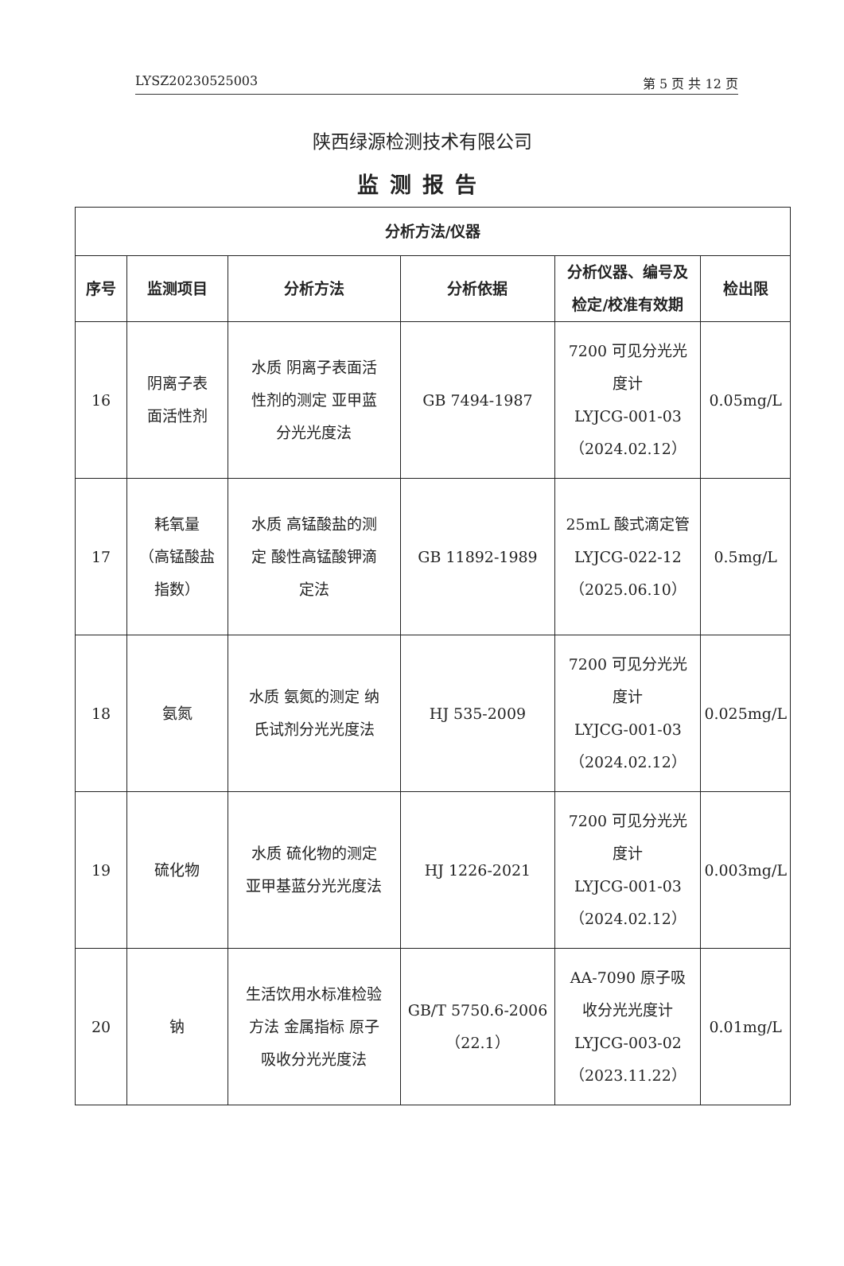LYSZ20230525003 第 5 页 共 12 页
陕西绿源检测技术有限公司
监测报告
| 分析方法/仪器 | | | | | |
| --- | --- | --- | --- | --- | --- |
| 序号 | 监测项目 | 分析方法 | 分析依据 | 分析仪器、编号及 检定/校准有效期 | 检出限 |
| 16 | 阴离子表 面活性剂 | 水质 阴离子表面活 性剂的测定 亚甲蓝 分光光度法 | GB 7494-1987 | 7200 可见分光光 度计 LYJCG-001-03 （2024.02.12） | 0.05mg/L |
| 17 | 耗氧量 （高锰酸盐 指数） | 水质 高锰酸盐的测 定 酸性高锰酸钾滴 定法 | GB 11892-1989 | 25mL 酸式滴定管 LYJCG-022-12 （2025.06.10） | 0.5mg/L |
| 18 | 氨氮 | 水质 氨氮的测定 纳 氏试剂分光光度法 | HJ 535-2009 | 7200 可见分光光 度计 LYJCG-001-03 （2024.02.12） | 0.025mg/L |
| 19 | 硫化物 | 水质 硫化物的测定 亚甲基蓝分光光度法 | HJ 1226-2021 | 7200 可见分光光 度计 LYJCG-001-03 （2024.02.12） | 0.003mg/L |
| 20 | 钠 | 生活饮用水标准检验 方法 金属指标 原子 吸收分光光度法 | GB/T 5750.6-2006 （22.1） | AA-7090 原子吸 收分光光度计 LYJCG-003-02 （2023.11.22） | 0.01mg/L |